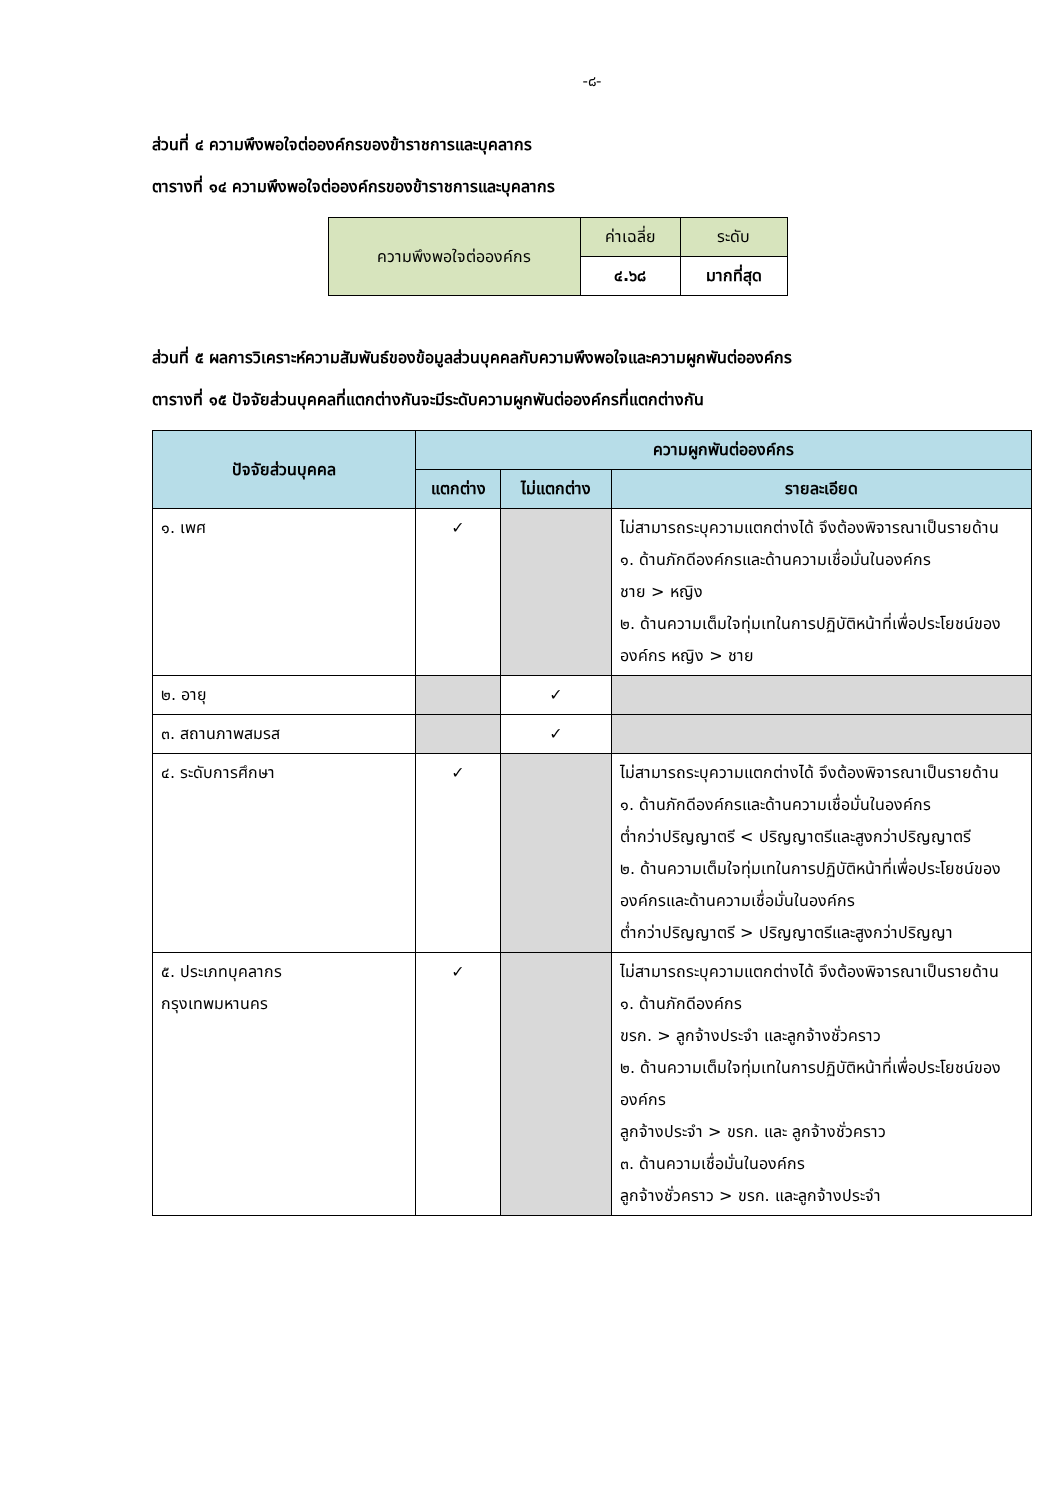-๘-
ส่วนที่ ๔ ความพึงพอใจต่อองค์กรของข้าราชการและบุคลากร
ตารางที่ ๑๔ ความพึงพอใจต่อองค์กรของข้าราชการและบุคลากร
| ความพึงพอใจต่อองค์กร | ค่าเฉลี่ย | ระดับ |
| | ๔.๖๘ | มากที่สุด |
ส่วนที่ ๕ ผลการวิเคราะห์ความสัมพันธ์ของข้อมูลส่วนบุคคลกับความพึงพอใจและความผูกพันต่อองค์กร
ตารางที่ ๑๕ ปัจจัยส่วนบุคคลที่แตกต่างกันจะมีระดับความผูกพันต่อองค์กรที่แตกต่างกัน
| ปัจจัยส่วนบุคคล | ความผูกพันต่อองค์กร | | |
| --- | --- | --- | --- |
| | แตกต่าง | ไม่แตกต่าง | รายละเอียด |
| ๑. เพศ | ✓ | | ไม่สามารถระบุความแตกต่างได้ จึงต้องพิจารณาเป็นรายด้าน ๑. ด้านภักดีองค์กรและด้านความเชื่อมั่นในองค์กร ชาย > หญิง ๒. ด้านความเต็มใจทุ่มเทในการปฏิบัติหน้าที่เพื่อประโยชน์ขององค์กร หญิง > ชาย |
| ๒. อายุ | | ✓ | |
| ๓. สถานภาพสมรส | | ✓ | |
| ๔. ระดับการศึกษา | ✓ | | ไม่สามารถระบุความแตกต่างได้ จึงต้องพิจารณาเป็นรายด้าน ๑. ด้านภักดีองค์กรและด้านความเชื่อมั่นในองค์กร ต่ำกว่าปริญญาตรี < ปริญญาตรีและสูงกว่าปริญญาตรี ๒. ด้านความเต็มใจทุ่มเทในการปฏิบัติหน้าที่เพื่อประโยชน์ขององค์กรและด้านความเชื่อมั่นในองค์กร ต่ำกว่าปริญญาตรี > ปริญญาตรีและสูงกว่าปริญญา |
| ๕. ประเภทบุคลากร กรุงเทพมหานคร | ✓ | | ไม่สามารถระบุความแตกต่างได้ จึงต้องพิจารณาเป็นรายด้าน ๑. ด้านภักดีองค์กร ขรก. > ลูกจ้างประจำ และลูกจ้างชั่วคราว ๒. ด้านความเต็มใจทุ่มเทในการปฏิบัติหน้าที่เพื่อประโยชน์ขององค์กร ลูกจ้างประจำ > ขรก. และ ลูกจ้างชั่วคราว ๓. ด้านความเชื่อมั่นในองค์กร ลูกจ้างชั่วคราว > ขรก. และลูกจ้างประจำ |